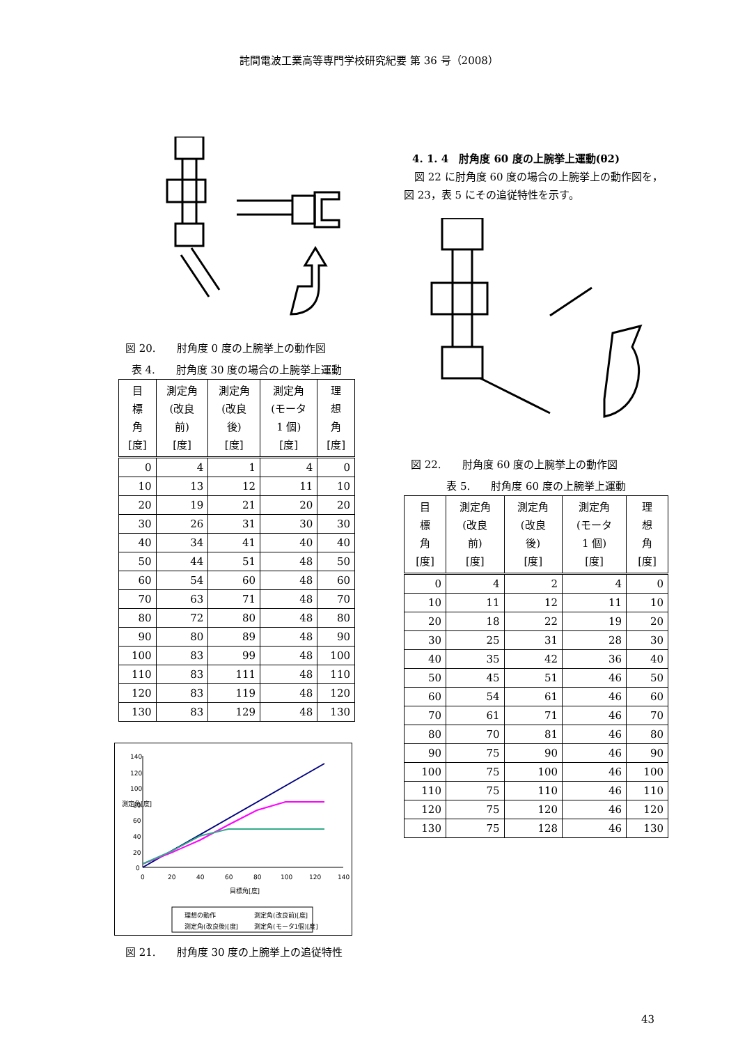詫間電波工業高等専門学校研究紀要 第 36 号（2008）
図 20.　　肘角度 0 度の上腕挙上の動作図
表 4.　　肘角度 30 度の場合の上腕挙上運動
| 目 標 角 [度] | 測定角 (改良 前) [度] | 測定角 (改良 後) [度] | 測定角 (モータ 1 個) [度] | 理 想 角 [度] |
| --- | --- | --- | --- | --- |
| 0 | 4 | 1 | 4 | 0 |
| 10 | 13 | 12 | 11 | 10 |
| 20 | 19 | 21 | 20 | 20 |
| 30 | 26 | 31 | 30 | 30 |
| 40 | 34 | 41 | 40 | 40 |
| 50 | 44 | 51 | 48 | 50 |
| 60 | 54 | 60 | 48 | 60 |
| 70 | 63 | 71 | 48 | 70 |
| 80 | 72 | 80 | 48 | 80 |
| 90 | 80 | 89 | 48 | 90 |
| 100 | 83 | 99 | 48 | 100 |
| 110 | 83 | 111 | 48 | 110 |
| 120 | 83 | 119 | 48 | 120 |
| 130 | 83 | 129 | 48 | 130 |
140
120
100
80
60
40
20
0
0
20
40
60
80
100
120
140
目標角[度]
測定角[度]
理想の動作
測定角(改良前)[度]
測定角(改良後)[度]
測定角(モータ1個)[度]
図 21.　　肘角度 30 度の上腕挙上の追従特性
4. 1. 4　肘角度 60 度の上腕挙上運動(θ2)
　図 22 に肘角度 60 度の場合の上腕挙上の動作図を，図 23，表 5 にその追従特性を示す。
図 22.　　肘角度 60 度の上腕挙上の動作図
表 5.　　肘角度 60 度の上腕挙上運動
| 目 標 角 [度] | 測定角 (改良 前) [度] | 測定角 (改良 後) [度] | 測定角 (モータ 1 個) [度] | 理 想 角 [度] |
| --- | --- | --- | --- | --- |
| 0 | 4 | 2 | 4 | 0 |
| 10 | 11 | 12 | 11 | 10 |
| 20 | 18 | 22 | 19 | 20 |
| 30 | 25 | 31 | 28 | 30 |
| 40 | 35 | 42 | 36 | 40 |
| 50 | 45 | 51 | 46 | 50 |
| 60 | 54 | 61 | 46 | 60 |
| 70 | 61 | 71 | 46 | 70 |
| 80 | 70 | 81 | 46 | 80 |
| 90 | 75 | 90 | 46 | 90 |
| 100 | 75 | 100 | 46 | 100 |
| 110 | 75 | 110 | 46 | 110 |
| 120 | 75 | 120 | 46 | 120 |
| 130 | 75 | 128 | 46 | 130 |
43